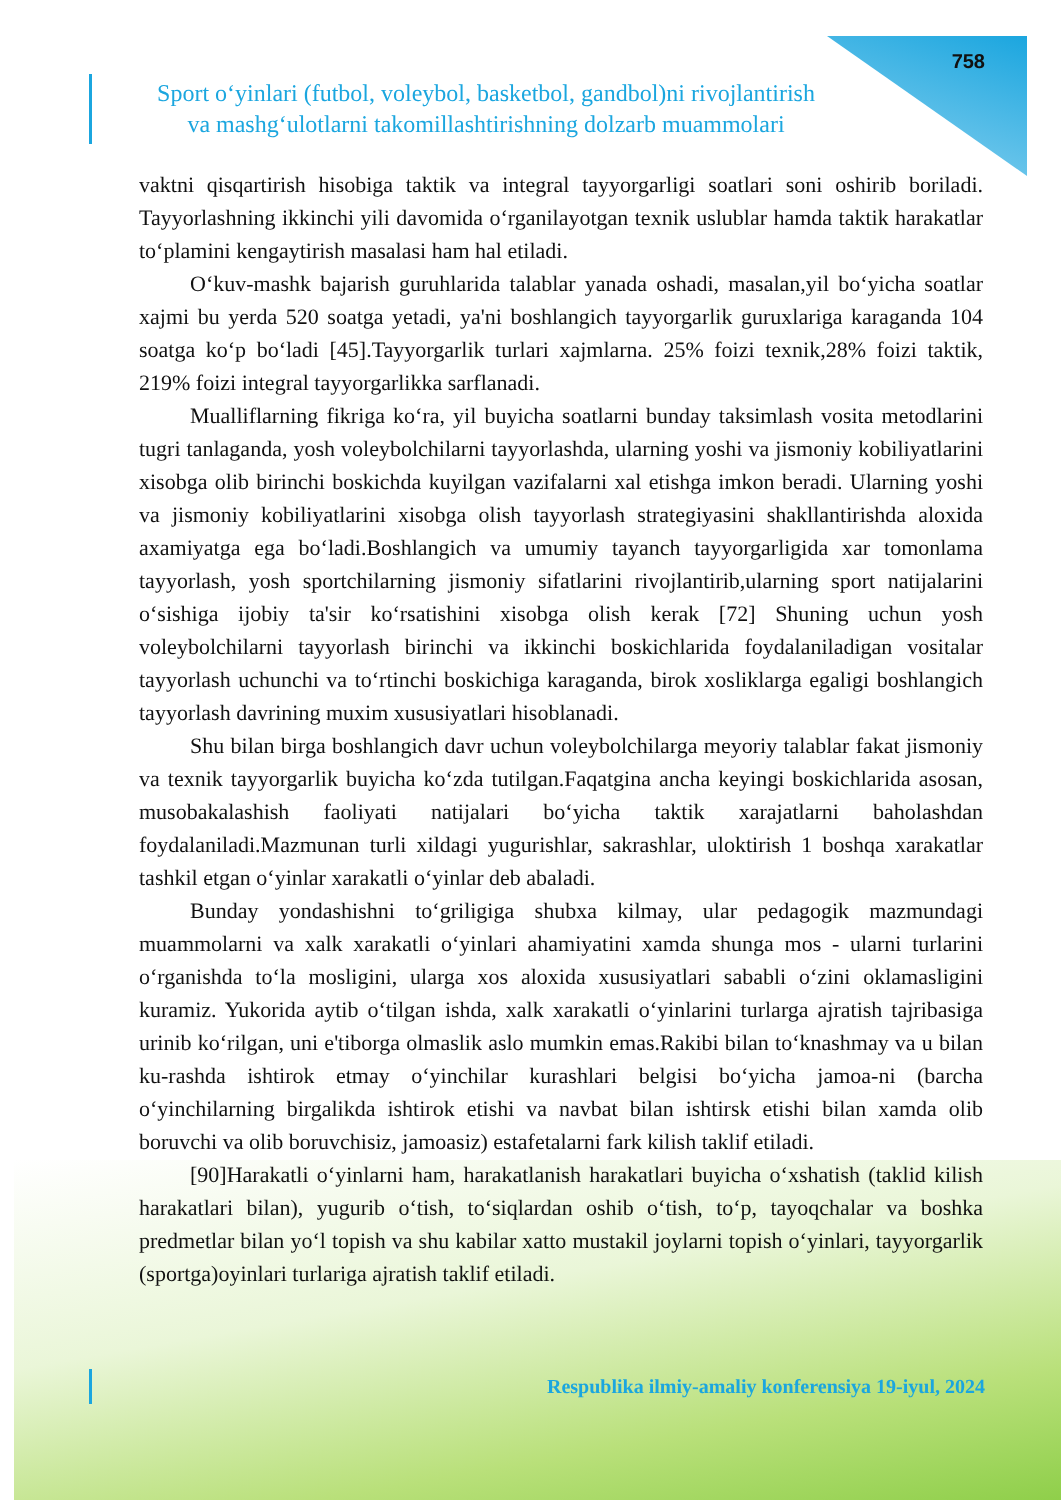758
Sport o‘yinlari (futbol, voleybol, basketbol, gandbol)ni rivojlantirish
va mashg‘ulotlarni takomillashtirishning dolzarb muammolari
vaktni qisqartirish hisobiga taktik va integral tayyorgarligi soatlari soni oshirib boriladi. Tayyorlashning ikkinchi yili davomida o‘rganilayotgan texnik uslublar hamda taktik harakatlar to‘plamini kengaytirish masalasi ham hal etiladi.
O‘kuv-mashk bajarish guruhlarida talablar yanada oshadi, masalan,yil bo‘yicha soatlar xajmi bu yerda 520 soatga yetadi, ya'ni boshlangich tayyorgarlik guruxlariga karaganda 104 soatga ko‘p bo‘ladi [45].Tayyorgarlik turlari xajmlarna. 25% foizi texnik,28% foizi taktik, 219% foizi integral tayyorgarlikka sarflanadi.
Mualliflarning fikriga ko‘ra, yil buyicha soatlarni bunday taksimlash vosita metodlarini tugri tanlaganda, yosh voleybolchilarni tayyorlashda, ularning yoshi va jismoniy kobiliyatlarini xisobga olib birinchi boskichda kuyilgan vazifalarni xal etishga imkon beradi. Ularning yoshi va jismoniy kobiliyatlarini xisobga olish tayyorlash strategiyasini shakllantirishda aloxida axamiyatga ega bo‘ladi.Boshlangich va umumiy tayanch tayyorgarligida xar tomonlama tayyorlash, yosh sportchilarning jismoniy sifatlarini rivojlantirib,ularning sport natijalarini o‘sishiga ijobiy ta'sir ko‘rsatishini xisobga olish kerak [72] Shuning uchun yosh voleybolchilarni tayyorlash birinchi va ikkinchi boskichlarida foydalaniladigan vositalar tayyorlash uchunchi va to‘rtinchi boskichiga karaganda, birok xosliklarga egaligi boshlangich tayyorlash davrining muxim xususiyatlari hisoblanadi.
Shu bilan birga boshlangich davr uchun voleybolchilarga meyoriy talablar fakat jismoniy va texnik tayyorgarlik buyicha ko‘zda tutilgan.Faqatgina ancha keyingi boskichlarida asosan, musobakalashish faoliyati natijalari bo‘yicha taktik xarajatlarni baholashdan foydalaniladi.Mazmunan turli xildagi yugurishlar, sakrashlar, uloktirish 1 boshqa xarakatlar tashkil etgan o‘yinlar xarakatli o‘yinlar deb abaladi.
Bunday yondashishni to‘griligiga shubxa kilmay, ular pedagogik mazmundagi muammolarni va xalk xarakatli o‘yinlari ahamiyatini xamda shunga mos - ularni turlarini o‘rganishda to‘la mosligini, ularga xos aloxida xususiyatlari sababli o‘zini oklamasligini kuramiz. Yukorida aytib o‘tilgan ishda, xalk xarakatli o‘yinlarini turlarga ajratish tajribasiga urinib ko‘rilgan, uni e'tiborga olmaslik aslo mumkin emas.Rakibi bilan to‘knashmay va u bilan ku-rashda ishtirok etmay o‘yinchilar kurashlari belgisi bo‘yicha jamoa-ni (barcha o‘yinchilarning birgalikda ishtirok etishi va navbat bilan ishtirsk etishi bilan xamda olib boruvchi va olib boruvchisiz, jamoasiz) estafetalarni fark kilish taklif etiladi.
[90]Harakatli o‘yinlarni ham, harakatlanish harakatlari buyicha o‘xshatish (taklid kilish harakatlari bilan), yugurib o‘tish, to‘siqlardan oshib o‘tish, to‘p, tayoqchalar va boshka predmetlar bilan yo‘l topish va shu kabilar xatto mustakil joylarni topish o‘yinlari, tayyorgarlik (sportga)oyinlari turlariga ajratish taklif etiladi.
Respublika ilmiy-amaliy konferensiya 19-iyul, 2024